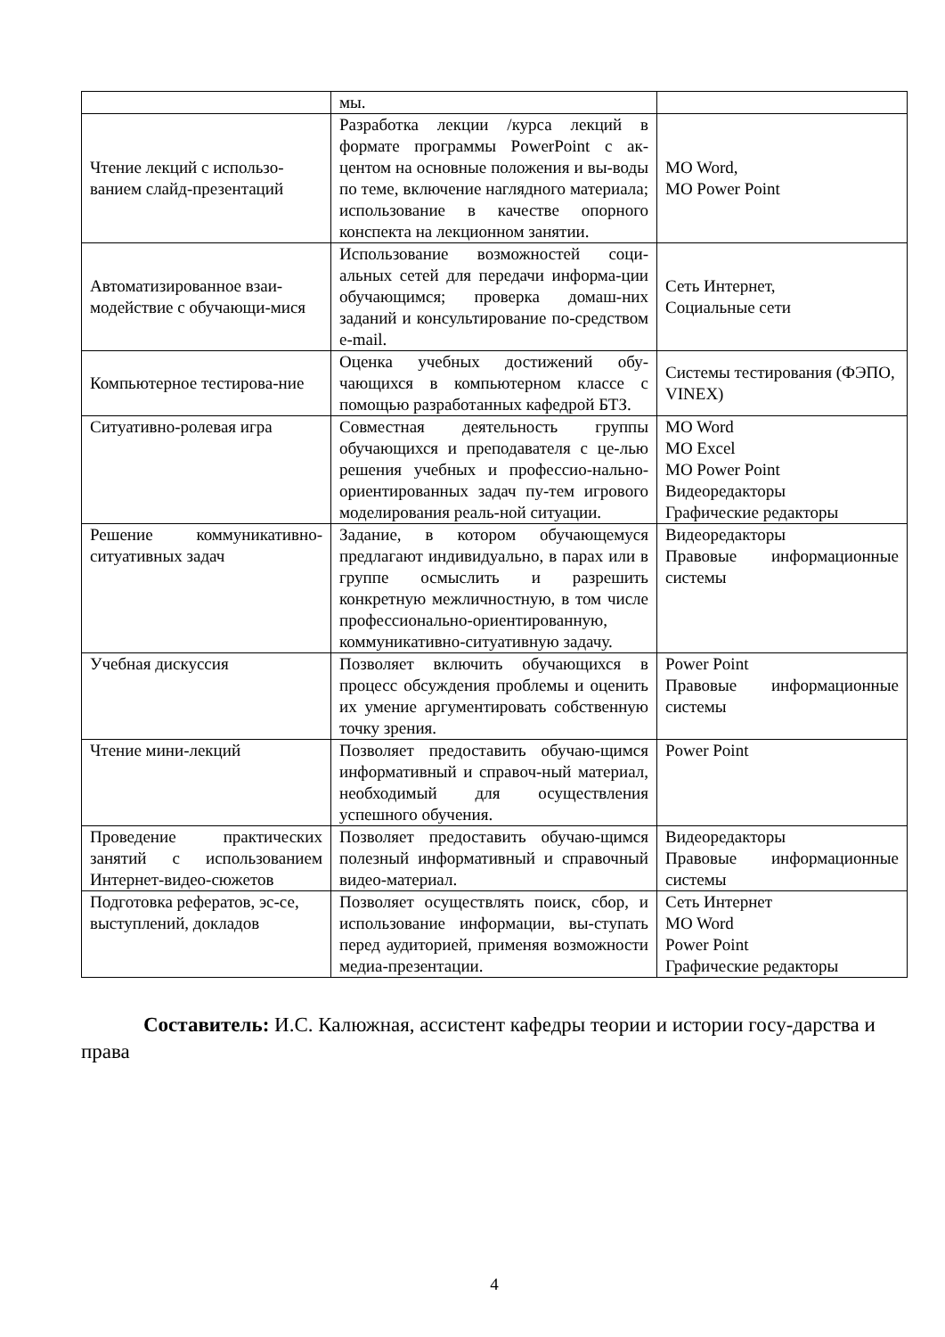| | мы. | |
| Чтение лекций с использо-ванием слайд-презентаций | Разработка лекции /курса лекций в формате программы PowerPoint с ак-центом на основные положения и вы-воды по теме, включение наглядного материала; использование в качестве опорного конспекта на лекционном занятии. | MO Word, MO Power Point |
| Автоматизированное взаи-модействие с обучающи-мися | Использование возможностей соци-альных сетей для передачи информа-ции обучающимся; проверка домаш-них заданий и консультирование по-средством e-mail. | Сеть Интернет, Социальные сети |
| Компьютерное тестирова-ние | Оценка учебных достижений обу-чающихся в компьютерном классе с помощью разработанных кафедрой БТЗ. | Системы тестирования (ФЭПО, VINEX) |
| Ситуативно-ролевая игра | Совместная деятельность группы обучающихся и преподавателя с це-лью решения учебных и профессио-нально-ориентированных задач пу-тем игрового моделирования реаль-ной ситуации. | MO Word MO Excel MO Power Point Видеоредакторы Графические редакторы |
| Решение коммуникативно-ситуативных задач | Задание, в котором обучающемуся предлагают индивидуально, в парах или в группе осмыслить и разрешить конкретную межличностную, в том числе профессионально-ориентированную, коммуникативно-ситуативную задачу. | Видеоредакторы Правовые информационные системы |
| Учебная дискуссия | Позволяет включить обучающихся в процесс обсуждения проблемы и оценить их умение аргументировать собственную точку зрения. | Power Point Правовые информационные системы |
| Чтение мини-лекций | Позволяет предоставить обучаю-щимся информативный и справоч-ный материал, необходимый для осуществления успешного обучения. | Power Point |
| Проведение практических занятий с использованием Интернет-видео-сюжетов | Позволяет предоставить обучаю-щимся полезный информативный и справочный видео-материал. | Видеоредакторы Правовые информационные системы |
| Подготовка рефератов, эс-се, выступлений, докладов | Позволяет осуществлять поиск, сбор, и использование информации, вы-ступать перед аудиторией, применяя возможности медиа-презентации. | Сеть Интернет MO Word Power Point Графические редакторы |
Составитель: И.С. Калюжная, ассистент кафедры теории и истории госу-дарства и права
4